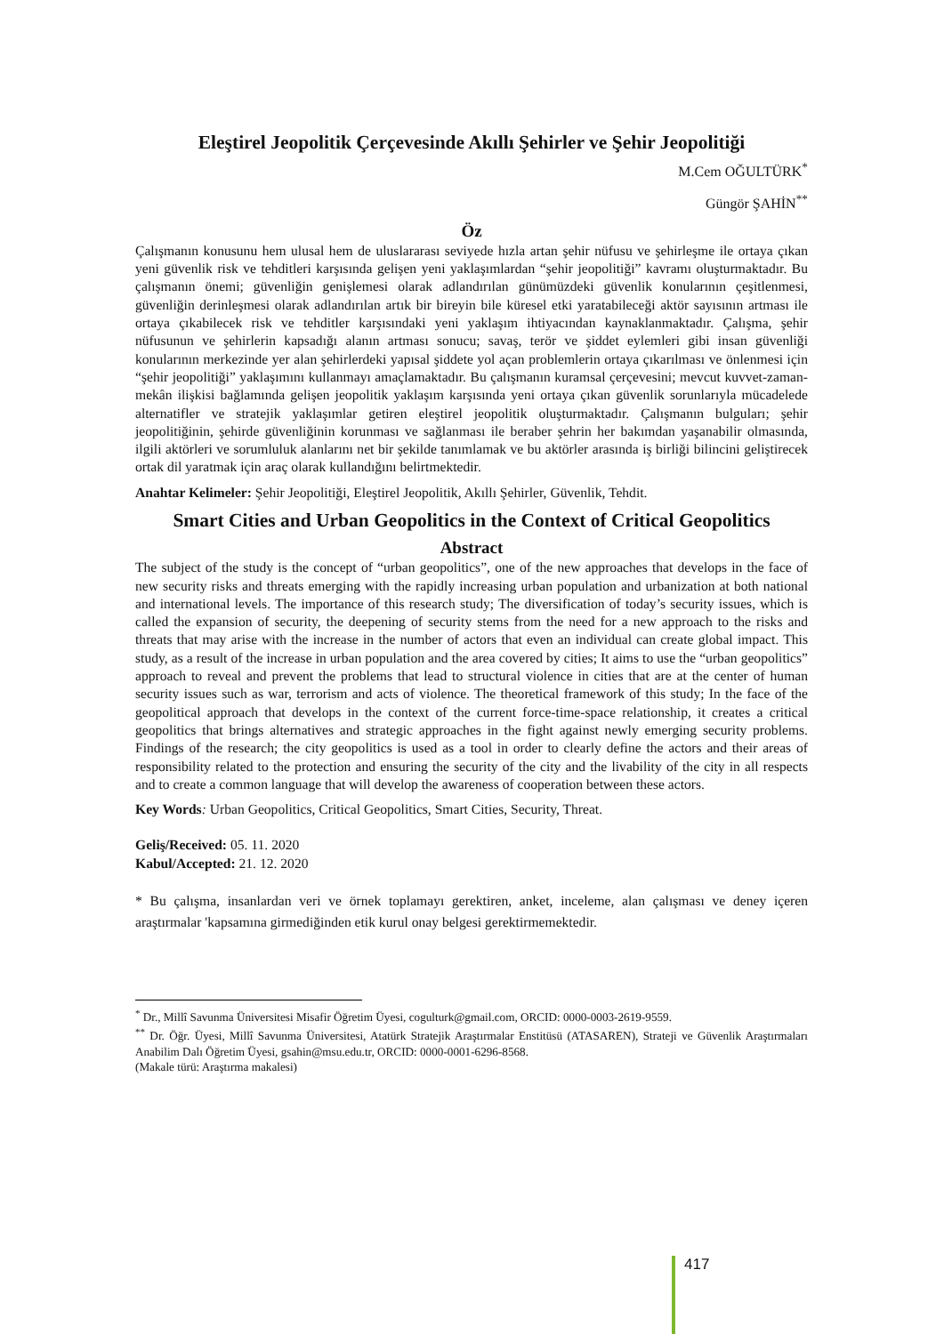Eleştirel Jeopolitik Çerçevesinde Akıllı Şehirler ve Şehir Jeopolitiği
M.Cem OĞULTÜRK<sup>*</sup>
Güngör ŞAHİN<sup>**</sup>
Öz
Çalışmanın konusunu hem ulusal hem de uluslararası seviyede hızla artan şehir nüfusu ve şehirleşme ile ortaya çıkan yeni güvenlik risk ve tehditleri karşısında gelişen yeni yaklaşımlardan “şehir jeopolitiği” kavramı oluşturmaktadır. Bu çalışmanın önemi; güvenliğin genişlemesi olarak adlandırılan günümüzdeki güvenlik konularının çeşitlenmesi, güvenliğin derinleşmesi olarak adlandırılan artık bir bireyin bile küresel etki yaratabileceği aktör sayısının artması ile ortaya çıkabilecek risk ve tehditler karşısındaki yeni yaklaşım ihtiyacından kaynaklanmaktadır. Çalışma, şehir nüfusunun ve şehirlerin kapsadığı alanın artması sonucu; savaş, terör ve şiddet eylemleri gibi insan güvenliği konularının merkezinde yer alan şehirlerdeki yapısal şiddete yol açan problemlerin ortaya çıkarılması ve önlenmesi için “şehir jeopolitiği” yaklaşımını kullanmayı amaçlamaktadır. Bu çalışmanın kuramsal çerçevesini; mevcut kuvvet-zaman-mekân ilişkisi bağlamında gelişen jeopolitik yaklaşım karşısında yeni ortaya çıkan güvenlik sorunlarıyla mücadelede alternatifler ve stratejik yaklaşımlar getiren eleştirel jeopolitik oluşturmaktadır. Çalışmanın bulguları; şehir jeopolitiğinin, şehirde güvenliğinin korunması ve sağlanması ile beraber şehrin her bakımdan yaşanabilir olmasında, ilgili aktörleri ve sorumluluk alanlarını net bir şekilde tanımlamak ve bu aktörler arasında iş birliği bilincini geliştirecek ortak dil yaratmak için araç olarak kullandığını belirtmektedir.
Anahtar Kelimeler: Şehir Jeopolitiği, Eleştirel Jeopolitik, Akıllı Şehirler, Güvenlik, Tehdit.
Smart Cities and Urban Geopolitics in the Context of Critical Geopolitics
Abstract
The subject of the study is the concept of “urban geopolitics”, one of the new approaches that develops in the face of new security risks and threats emerging with the rapidly increasing urban population and urbanization at both national and international levels. The importance of this research study; The diversification of today’s security issues, which is called the expansion of security, the deepening of security stems from the need for a new approach to the risks and threats that may arise with the increase in the number of actors that even an individual can create global impact. This study, as a result of the increase in urban population and the area covered by cities; It aims to use the “urban geopolitics” approach to reveal and prevent the problems that lead to structural violence in cities that are at the center of human security issues such as war, terrorism and acts of violence. The theoretical framework of this study; In the face of the geopolitical approach that develops in the context of the current force-time-space relationship, it creates a critical geopolitics that brings alternatives and strategic approaches in the fight against newly emerging security problems. Findings of the research; the city geopolitics is used as a tool in order to clearly define the actors and their areas of responsibility related to the protection and ensuring the security of the city and the livability of the city in all respects and to create a common language that will develop the awareness of cooperation between these actors.
Key Words: Urban Geopolitics, Critical Geopolitics, Smart Cities, Security, Threat.
Geliş/Received: 05. 11. 2020
Kabul/Accepted: 21. 12. 2020
* Bu çalışma, insanlardan veri ve örnek toplamayı gerektiren, anket, inceleme, alan çalışması ve deney içeren araştırmalar 'kapsamına girmediğinden etik kurul onay belgesi gerektirmemektedir.
<sup>*</sup> Dr., Millî Savunma Üniversitesi Misafir Öğretim Üyesi, cogulturk@gmail.com, ORCID: 0000-0003-2619-9559.
<sup>**</sup> Dr. Öğr. Üyesi, Millî Savunma Üniversitesi, Atatürk Stratejik Araştırmalar Enstitüsü (ATASAREN), Strateji ve Güvenlik Araştırmaları Anabilim Dalı Öğretim Üyesi, gsahin@msu.edu.tr, ORCID: 0000-0001-6296-8568.
(Makale türü: Araştırma makalesi)
417